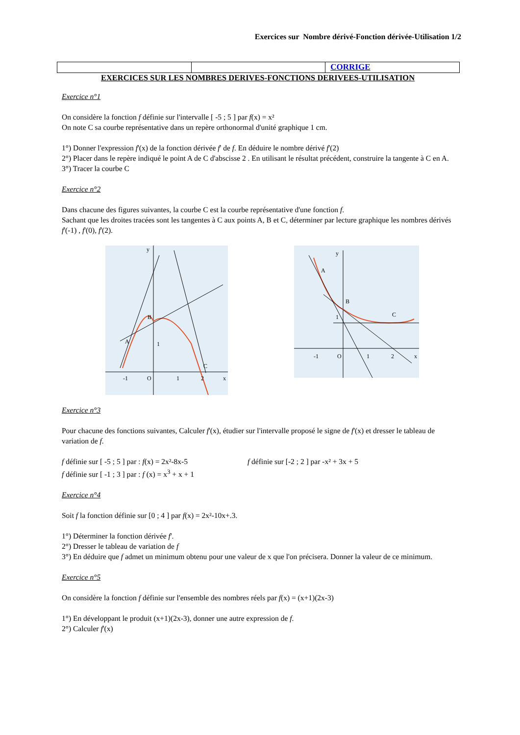Exercices sur Nombre dérivé-Fonction dérivée-Utilisation 1/2
CORRIGE
EXERCICES SUR LES NOMBRES DERIVES-FONCTIONS DERIVEES-UTILISATION
Exercice n°1
On considère la fonction f définie sur l'intervalle [ -5 ; 5 ] par f(x) = x²
On note C sa courbe représentative dans un repère orthonormal d'unité graphique 1 cm.
1°) Donner l'expression f'(x) de la fonction dérivée f' de f. En déduire le nombre dérivé f'(2)
2°) Placer dans le repère indiqué le point A de C d'abscisse 2 . En utilisant le résultat précédent, construire la tangente à C en A.
3°) Tracer la courbe C
Exercice n°2
Dans chacune des figures suivantes, la courbe C est la courbe représentative d'une fonction f.
Sachant que les droites tracées sont les tangentes à C aux points A, B et C, déterminer par lecture graphique les nombres dérivés f'(-1) , f'(0), f'(2).
A
B
C
-1
O
1
2
x
y
1
A
B
C
1
-1
O
1
2
x
y
Exercice n°3
Pour chacune des fonctions suivantes, Calculer f'(x), étudier sur l'intervalle proposé le signe de f'(x) et dresser le tableau de variation de f.
f définie sur [ -5 ; 5 ] par : f(x) = 2x²-8x-5 f définie sur [-2 ; 2 ] par -x² + 3x + 5
f définie sur [ -1 ; 3 ] par : f (x) = x<sup>3</sup> + x + 1
Exercice n°4
Soit f la fonction définie sur [0 ; 4 ] par f(x) = 2x²-10x+.3.
1°) Déterminer la fonction dérivée f'.
2°) Dresser le tableau de variation de f
3°) En déduire que f admet un minimum obtenu pour une valeur de x que l'on précisera. Donner la valeur de ce minimum.
Exercice n°5
On considère la fonction f définie sur l'ensemble des nombres réels par f(x) = (x+1)(2x-3)
1°) En développant le produit (x+1)(2x-3), donner une autre expression de f.
2°) Calculer f'(x)